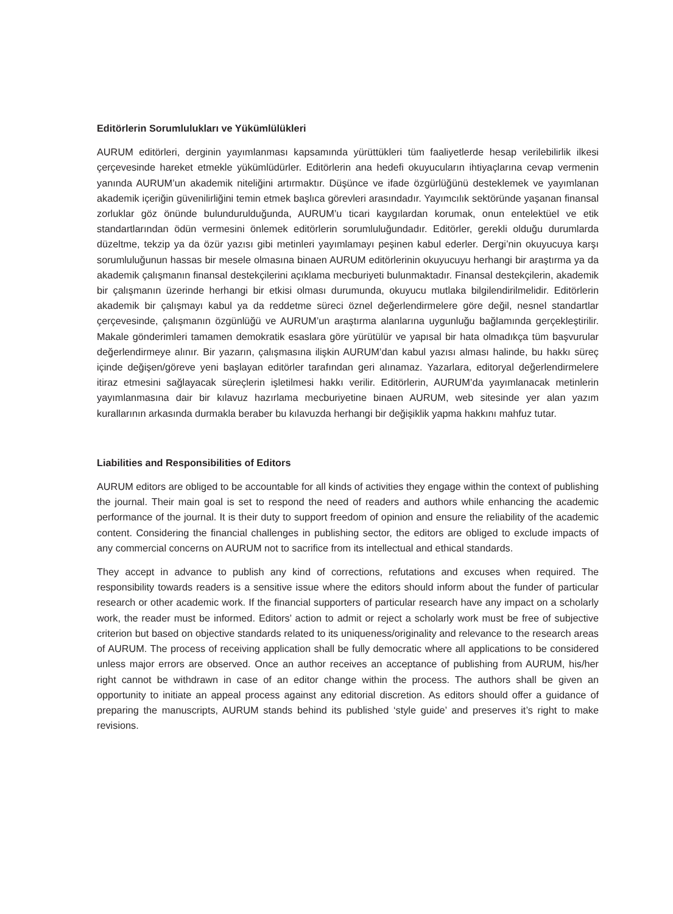Editörlerin Sorumlulukları ve Yükümlülükleri
AURUM editörleri, derginin yayımlanması kapsamında yürüttükleri tüm faaliyetlerde hesap verilebilirlik ilkesi çerçevesinde hareket etmekle yükümlüdürler. Editörlerin ana hedefi okuyucuların ihtiyaçlarına cevap vermenin yanında AURUM’un akademik niteliğini artırmaktır. Düşünce ve ifade özgürlüğünü desteklemek ve yayımlanan akademik içeriğin güvenilirliğini temin etmek başlıca görevleri arasındadır. Yayımcılık sektöründe yaşanan finansal zorluklar göz önünde bulundurulduğunda, AURUM’u ticari kaygılardan korumak, onun entelektüel ve etik standartlarından ödün vermesini önlemek editörlerin sorumluluğundadır. Editörler, gerekli olduğu durumlarda düzeltme, tekzip ya da özür yazısı gibi metinleri yayımlamayı peşinen kabul ederler. Dergi’nin okuyucuya karşı sorumluluğunun hassas bir mesele olmasına binaen AURUM editörlerinin okuyucuyu herhangi bir araştırma ya da akademik çalışmanın finansal destekçilerini açıklama mecburiyeti bulunmaktadır. Finansal destekçilerin, akademik bir çalışmanın üzerinde herhangi bir etkisi olması durumunda, okuyucu mutlaka bilgilendirilmelidir. Editörlerin akademik bir çalışmayı kabul ya da reddetme süreci öznel değerlendirmelere göre değil, nesnel standartlar çerçevesinde, çalışmanın özgünlüğü ve AURUM’un araştırma alanlarına uygunluğu bağlamında gerçekleştirilir. Makale gönderimleri tamamen demokratik esaslara göre yürütülür ve yapısal bir hata olmadıkça tüm başvurular değerlendirmeye alınır. Bir yazarın, çalışmasına ilişkin AURUM’dan kabul yazısı alması halinde, bu hakkı süreç içinde değişen/göreve yeni başlayan editörler tarafından geri alınamaz. Yazarlara, editoryal değerlendirmelere itiraz etmesini sağlayacak süreçlerin işletilmesi hakkı verilir. Editörlerin, AURUM’da yayımlanacak metinlerin yayımlanmasına dair bir kılavuz hazırlama mecburiyetine binaen AURUM, web sitesinde yer alan yazım kurallarının arkasında durmakla beraber bu kılavuzda herhangi bir değişiklik yapma hakkını mahfuz tutar.
Liabilities and Responsibilities of Editors
AURUM editors are obliged to be accountable for all kinds of activities they engage within the context of publishing the journal. Their main goal is set to respond the need of readers and authors while enhancing the academic performance of the journal. It is their duty to support freedom of opinion and ensure the reliability of the academic content. Considering the financial challenges in publishing sector, the editors are obliged to exclude impacts of any commercial concerns on AURUM not to sacrifice from its intellectual and ethical standards.
They accept in advance to publish any kind of corrections, refutations and excuses when required. The responsibility towards readers is a sensitive issue where the editors should inform about the funder of particular research or other academic work. If the financial supporters of particular research have any impact on a scholarly work, the reader must be informed. Editors’ action to admit or reject a scholarly work must be free of subjective criterion but based on objective standards related to its uniqueness/originality and relevance to the research areas of AURUM. The process of receiving application shall be fully democratic where all applications to be considered unless major errors are observed. Once an author receives an acceptance of publishing from AURUM, his/her right cannot be withdrawn in case of an editor change within the process. The authors shall be given an opportunity to initiate an appeal process against any editorial discretion. As editors should offer a guidance of preparing the manuscripts, AURUM stands behind its published ‘style guide’ and preserves it’s right to make revisions.